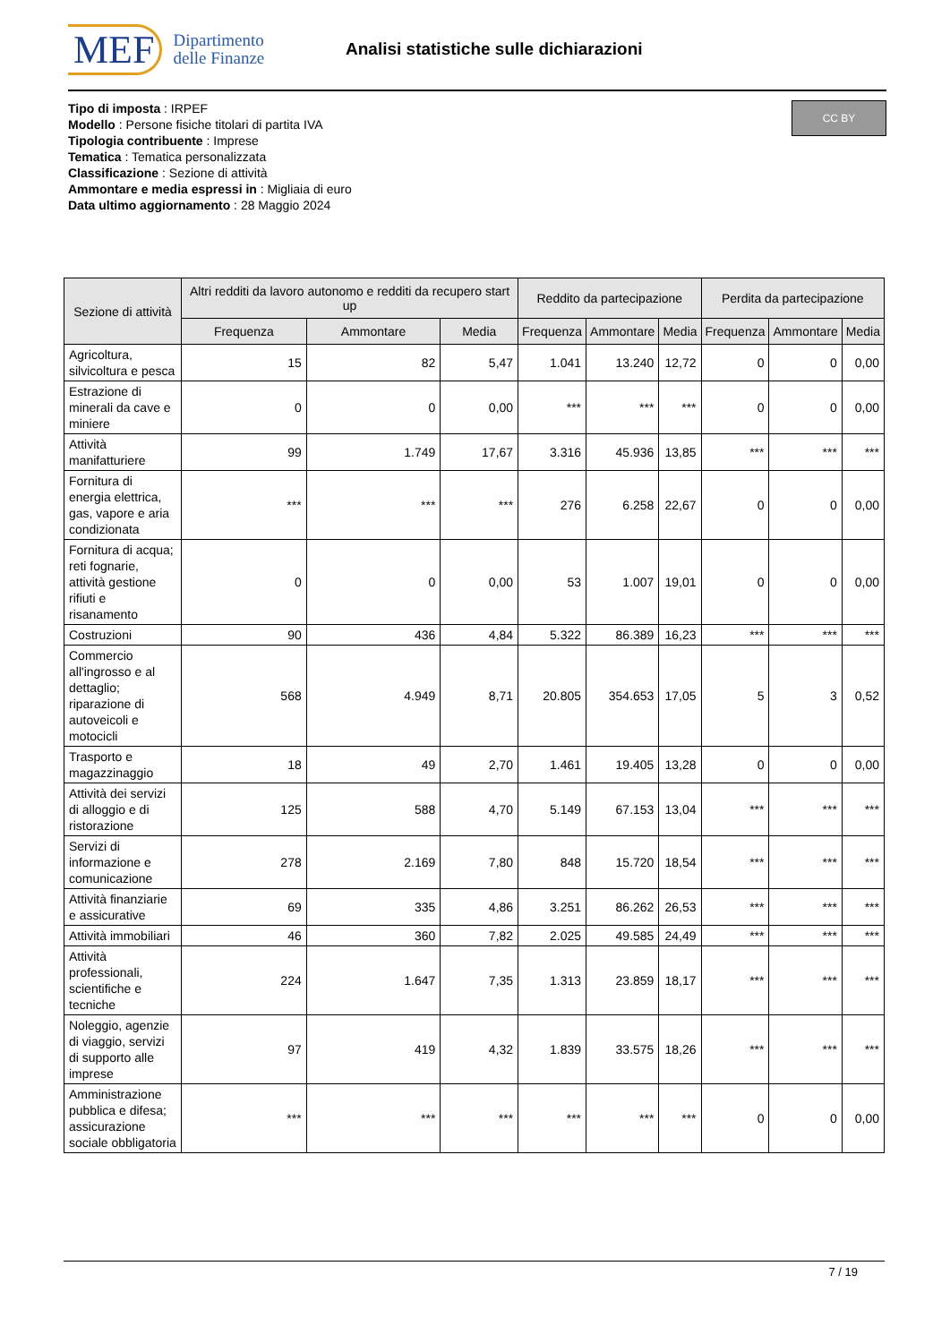MEF Dipartimento
delle Finanze
Analisi statistiche sulle dichiarazioni
Tipo di imposta : IRPEF
Modello : Persone fisiche titolari di partita IVA
Tipologia contribuente : Imprese
Tematica : Tematica personalizzata
Classificazione : Sezione di attività
Ammontare e media espressi in : Migliaia di euro
Data ultimo aggiornamento : 28 Maggio 2024
CC BY
| Sezione di attività | Altri redditi da lavoro autonomo e redditi da recupero start up | | | Reddito da partecipazione | | | Perdita da partecipazione | | |
| --- | --- | --- | --- | --- | --- | --- | --- | --- | --- |
| | Frequenza | Ammontare | Media | Frequenza | Ammontare | Media | Frequenza | Ammontare | Media |
| Agricoltura, silvicoltura e pesca | 15 | 82 | 5,47 | 1.041 | 13.240 | 12,72 | 0 | 0 | 0,00 |
| Estrazione di minerali da cave e miniere | 0 | 0 | 0,00 | *** | *** | *** | 0 | 0 | 0,00 |
| Attività manifatturiere | 99 | 1.749 | 17,67 | 3.316 | 45.936 | 13,85 | *** | *** | *** |
| Fornitura di energia elettrica, gas, vapore e aria condizionata | *** | *** | *** | 276 | 6.258 | 22,67 | 0 | 0 | 0,00 |
| Fornitura di acqua; reti fognarie, attività gestione rifiuti e risanamento | 0 | 0 | 0,00 | 53 | 1.007 | 19,01 | 0 | 0 | 0,00 |
| Costruzioni | 90 | 436 | 4,84 | 5.322 | 86.389 | 16,23 | *** | *** | *** |
| Commercio all'ingrosso e al dettaglio; riparazione di autoveicoli e motocicli | 568 | 4.949 | 8,71 | 20.805 | 354.653 | 17,05 | 5 | 3 | 0,52 |
| Trasporto e magazzinaggio | 18 | 49 | 2,70 | 1.461 | 19.405 | 13,28 | 0 | 0 | 0,00 |
| Attività dei servizi di alloggio e di ristorazione | 125 | 588 | 4,70 | 5.149 | 67.153 | 13,04 | *** | *** | *** |
| Servizi di informazione e comunicazione | 278 | 2.169 | 7,80 | 848 | 15.720 | 18,54 | *** | *** | *** |
| Attività finanziarie e assicurative | 69 | 335 | 4,86 | 3.251 | 86.262 | 26,53 | *** | *** | *** |
| Attività immobiliari | 46 | 360 | 7,82 | 2.025 | 49.585 | 24,49 | *** | *** | *** |
| Attività professionali, scientifiche e tecniche | 224 | 1.647 | 7,35 | 1.313 | 23.859 | 18,17 | *** | *** | *** |
| Noleggio, agenzie di viaggio, servizi di supporto alle imprese | 97 | 419 | 4,32 | 1.839 | 33.575 | 18,26 | *** | *** | *** |
| Amministrazione pubblica e difesa; assicurazione sociale obbligatoria | *** | *** | *** | *** | *** | *** | 0 | 0 | 0,00 |
7 / 19